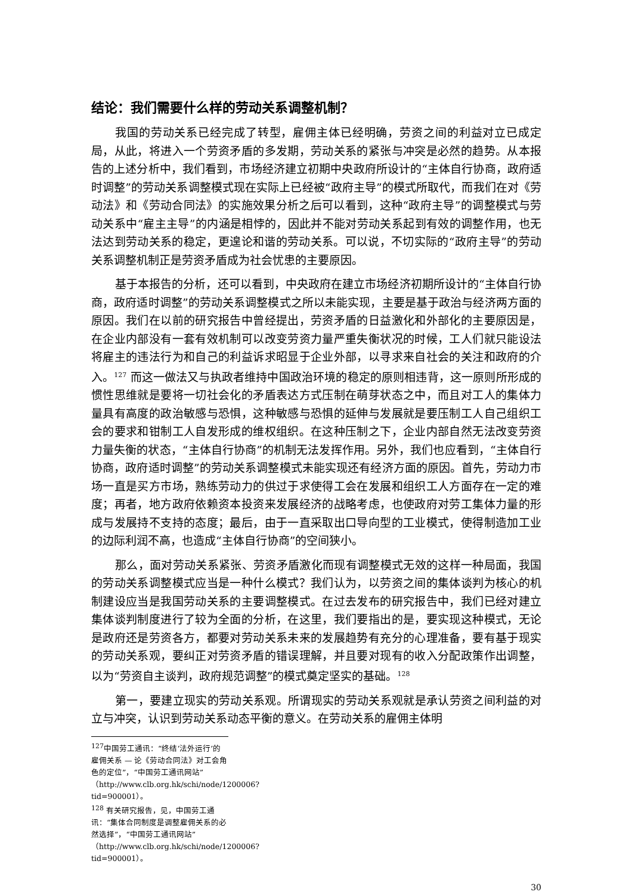结论：我们需要什么样的劳动关系调整机制？
我国的劳动关系已经完成了转型，雇佣主体已经明确，劳资之间的利益对立已成定局，从此，将进入一个劳资矛盾的多发期，劳动关系的紧张与冲突是必然的趋势。从本报告的上述分析中，我们看到，市场经济建立初期中央政府所设计的“主体自行协商，政府适时调整”的劳动关系调整模式现在实际上已经被“政府主导”的模式所取代，而我们在对《劳动法》和《劳动合同法》的实施效果分析之后可以看到，这种“政府主导”的调整模式与劳动关系中“雇主主导”的内涵是相悖的，因此并不能对劳动关系起到有效的调整作用，也无法达到劳动关系的稳定，更遑论和谐的劳动关系。可以说，不切实际的“政府主导”的劳动关系调整机制正是劳资矛盾成为社会忧患的主要原因。
基于本报告的分析，还可以看到，中央政府在建立市场经济初期所设计的“主体自行协商，政府适时调整”的劳动关系调整模式之所以未能实现，主要是基于政治与经济两方面的原因。我们在以前的研究报告中曾经提出，劳资矛盾的日益激化和外部化的主要原因是，在企业内部没有一套有效机制可以改变劳资力量严重失衡状况的时候，工人们就只能设法将雇主的违法行为和自己的利益诉求昭显于企业外部，以寻求来自社会的关注和政府的介入。<sup>127</sup> 而这一做法又与执政者维持中国政治环境的稳定的原则相违背，这一原则所形成的惯性思维就是要将一切社会化的矛盾表达方式压制在萌芽状态之中，而且对工人的集体力量具有高度的政治敏感与恐惧，这种敏感与恐惧的延伸与发展就是要压制工人自己组织工会的要求和钳制工人自发形成的维权组织。在这种压制之下，企业内部自然无法改变劳资力量失衡的状态，“主体自行协商”的机制无法发挥作用。另外，我们也应看到，“主体自行协商，政府适时调整”的劳动关系调整模式未能实现还有经济方面的原因。首先，劳动力市场一直是买方市场，熟练劳动力的供过于求使得工会在发展和组织工人方面存在一定的难度；再者，地方政府依赖资本投资来发展经济的战略考虑，也使政府对劳工集体力量的形成与发展持不支持的态度；最后，由于一直采取出口导向型的工业模式，使得制造加工业的边际利润不高，也造成“主体自行协商”的空间狭小。
那么，面对劳动关系紧张、劳资矛盾激化而现有调整模式无效的这样一种局面，我国的劳动关系调整模式应当是一种什么模式？我们认为，以劳资之间的集体谈判为核心的机制建设应当是我国劳动关系的主要调整模式。在过去发布的研究报告中，我们已经对建立集体谈判制度进行了较为全面的分析，在这里，我们要指出的是，要实现这种模式，无论是政府还是劳资各方，都要对劳动关系未来的发展趋势有充分的心理准备，要有基于现实的劳动关系观，要纠正对劳资矛盾的错误理解，并且要对现有的收入分配政策作出调整，以为“劳资自主谈判，政府规范调整”的模式奠定坚实的基础。<sup>128</sup>
第一，要建立现实的劳动关系观。所谓现实的劳动关系观就是承认劳资之间利益的对立与冲突，认识到劳动关系动态平衡的意义。在劳动关系的雇佣主体明
<sup>127</sup> 中国劳工通讯：“终结‘法外运行’的雇佣关系 — 论《劳动合同法》对工会角色的定位”，“中国劳工通讯网站”（http://www.clb.org.hk/schi/node/1200006?tid=900001）。
<sup>128</sup> 有关研究报告，见，中国劳工通讯：“集体合同制度是调整雇佣关系的必然选择”，“中国劳工通讯网站”（http://www.clb.org.hk/schi/node/1200006?tid=900001）。
30